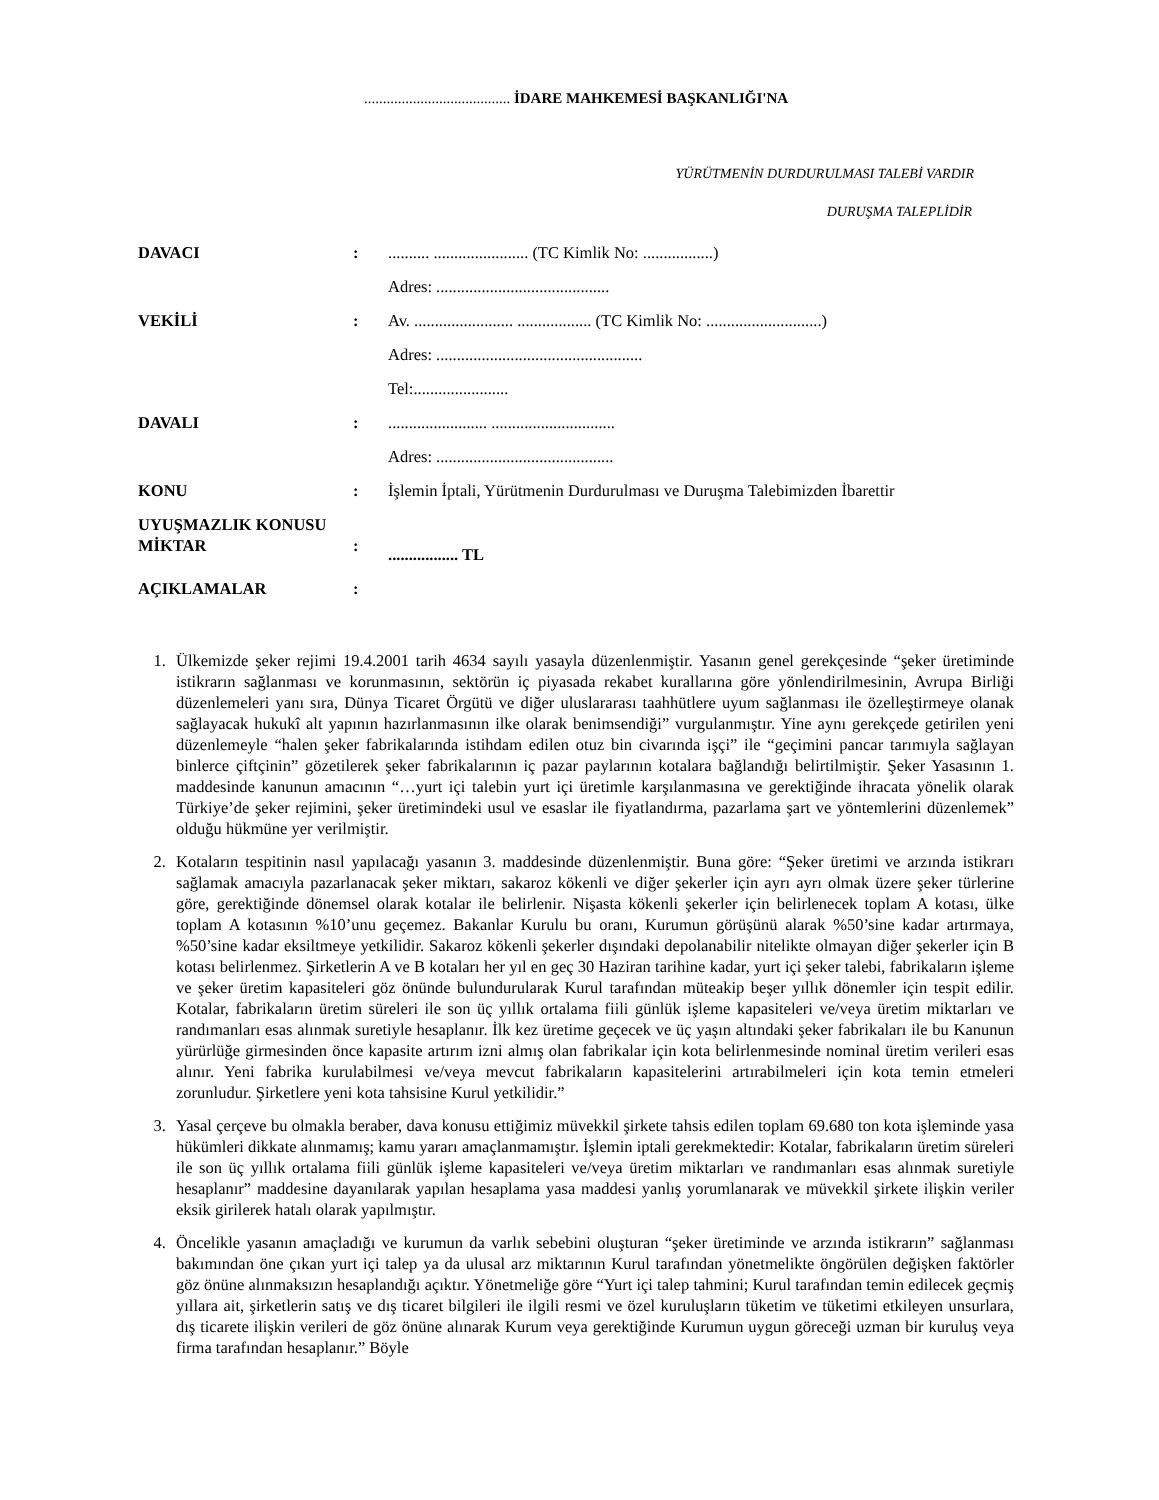....................................... İDARE MAHKEMESİ BAŞKANLIĞI'NA
YÜRÜTMENİN DURDURULMASI TALEBİ VARDIR
DURUŞMA TALEPLİDİR
DAVACI : .......... ....................... (TC Kimlik No: .................)
Adres: ..........................................
VEKİLİ : Av. ........................ .................. (TC Kimlik No: ............................)
Adres: ..................................................
Tel:.......................
DAVALI : ........................ ..............................
Adres: ...........................................
KONU : İşlemin İptali, Yürütmenin Durdurulması ve Duruşma Talebimizden İbarettir
UYUŞMAZLIK KONUSU MİKTAR
:
................. TL
AÇIKLAMALAR :
1. Ülkemizde şeker rejimi 19.4.2001 tarih 4634 sayılı yasayla düzenlenmiştir. Yasanın genel gerekçesinde “şeker üretiminde istikrarın sağlanması ve korunmasının, sektörün iç piyasada rekabet kurallarına göre yönlendirilmesinin, Avrupa Birliği düzenlemeleri yanı sıra, Dünya Ticaret Örgütü ve diğer uluslararası taahhütlere uyum sağlanması ile özelleştirmeye olanak sağlayacak hukukî alt yapının hazırlanmasının ilke olarak benimsendiği” vurgulanmıştır. Yine aynı gerekçede getirilen yeni düzenlemeyle “halen şeker fabrikalarında istihdam edilen otuz bin civarında işçi” ile “geçimini pancar tarımıyla sağlayan binlerce çiftçinin” gözetilerek şeker fabrikalarının iç pazar paylarının kotalara bağlandığı belirtilmiştir. Şeker Yasasının 1. maddesinde kanunun amacının “…yurt içi talebin yurt içi üretimle karşılanmasına ve gerektiğinde ihracata yönelik olarak Türkiye’de şeker rejimini, şeker üretimindeki usul ve esaslar ile fiyatlandırma, pazarlama şart ve yöntemlerini düzenlemek” olduğu hükmüne yer verilmiştir.
2. Kotaların tespitinin nasıl yapılacağı yasanın 3. maddesinde düzenlenmiştir. Buna göre: “Şeker üretimi ve arzında istikrarı sağlamak amacıyla pazarlanacak şeker miktarı, sakaroz kökenli ve diğer şekerler için ayrı ayrı olmak üzere şeker türlerine göre, gerektiğinde dönemsel olarak kotalar ile belirlenir. Nişasta kökenli şekerler için belirlenecek toplam A kotası, ülke toplam A kotasının %10’unu geçemez. Bakanlar Kurulu bu oranı, Kurumun görüşünü alarak %50’sine kadar artırmaya, %50’sine kadar eksiltmeye yetkilidir. Sakaroz kökenli şekerler dışındaki depolanabilir nitelikte olmayan diğer şekerler için B kotası belirlenmez. Şirketlerin A ve B kotaları her yıl en geç 30 Haziran tarihine kadar, yurt içi şeker talebi, fabrikaların işleme ve şeker üretim kapasiteleri göz önünde bulundurularak Kurul tarafından müteakip beşer yıllık dönemler için tespit edilir. Kotalar, fabrikaların üretim süreleri ile son üç yıllık ortalama fiili günlük işleme kapasiteleri ve/veya üretim miktarları ve randımanları esas alınmak suretiyle hesaplanır. İlk kez üretime geçecek ve üç yaşın altındaki şeker fabrikaları ile bu Kanunun yürürlüğe girmesinden önce kapasite artırım izni almış olan fabrikalar için kota belirlenmesinde nominal üretim verileri esas alınır. Yeni fabrika kurulabilmesi ve/veya mevcut fabrikaların kapasitelerini artırabilmeleri için kota temin etmeleri zorunludur. Şirketlere yeni kota tahsisine Kurul yetkilidir.”
3. Yasal çerçeve bu olmakla beraber, dava konusu ettiğimiz müvekkil şirkete tahsis edilen toplam 69.680 ton kota işleminde yasa hükümleri dikkate alınmamış; kamu yararı amaçlanmamıştır. İşlemin iptali gerekmektedir: Kotalar, fabrikaların üretim süreleri ile son üç yıllık ortalama fiili günlük işleme kapasiteleri ve/veya üretim miktarları ve randımanları esas alınmak suretiyle hesaplanır” maddesine dayanılarak yapılan hesaplama yasa maddesi yanlış yorumlanarak ve müvekkil şirkete ilişkin veriler eksik girilerek hatalı olarak yapılmıştır.
4. Öncelikle yasanın amaçladığı ve kurumun da varlık sebebini oluşturan “şeker üretiminde ve arzında istikrarın” sağlanması bakımından öne çıkan yurt içi talep ya da ulusal arz miktarının Kurul tarafından yönetmelikte öngörülen değişken faktörler göz önüne alınmaksızın hesaplandığı açıktır. Yönetmeliğe göre “Yurt içi talep tahmini; Kurul tarafından temin edilecek geçmiş yıllara ait, şirketlerin satış ve dış ticaret bilgileri ile ilgili resmi ve özel kuruluşların tüketim ve tüketimi etkileyen unsurlara, dış ticarete ilişkin verileri de göz önüne alınarak Kurum veya gerektiğinde Kurumun uygun göreceği uzman bir kuruluş veya firma tarafından hesaplanır.” Böyle